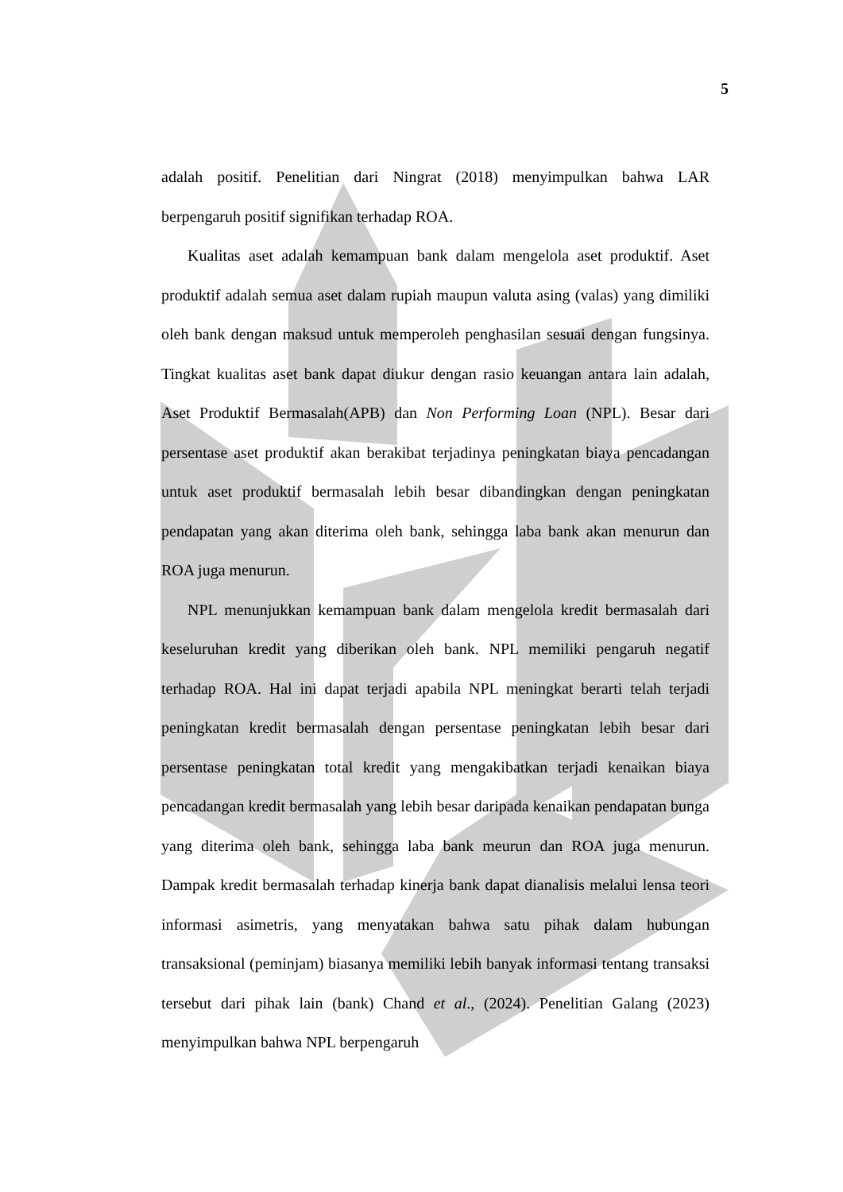5
adalah positif. Penelitian dari Ningrat (2018) menyimpulkan bahwa LAR berpengaruh positif signifikan terhadap ROA.
Kualitas aset adalah kemampuan bank dalam mengelola aset produktif. Aset produktif adalah semua aset dalam rupiah maupun valuta asing (valas) yang dimiliki oleh bank dengan maksud untuk memperoleh penghasilan sesuai dengan fungsinya. Tingkat kualitas aset bank dapat diukur dengan rasio keuangan antara lain adalah, Aset Produktif Bermasalah(APB) dan Non Performing Loan (NPL). Besar dari persentase aset produktif akan berakibat terjadinya peningkatan biaya pencadangan untuk aset produktif bermasalah lebih besar dibandingkan dengan peningkatan pendapatan yang akan diterima oleh bank, sehingga laba bank akan menurun dan ROA juga menurun.
NPL menunjukkan kemampuan bank dalam mengelola kredit bermasalah dari keseluruhan kredit yang diberikan oleh bank. NPL memiliki pengaruh negatif terhadap ROA. Hal ini dapat terjadi apabila NPL meningkat berarti telah terjadi peningkatan kredit bermasalah dengan persentase peningkatan lebih besar dari persentase peningkatan total kredit yang mengakibatkan terjadi kenaikan biaya pencadangan kredit bermasalah yang lebih besar daripada kenaikan pendapatan bunga yang diterima oleh bank, sehingga laba bank meurun dan ROA juga menurun. Dampak kredit bermasalah terhadap kinerja bank dapat dianalisis melalui lensa teori informasi asimetris, yang menyatakan bahwa satu pihak dalam hubungan transaksional (peminjam) biasanya memiliki lebih banyak informasi tentang transaksi tersebut dari pihak lain (bank) Chand et al., (2024). Penelitian Galang (2023) menyimpulkan bahwa NPL berpengaruh